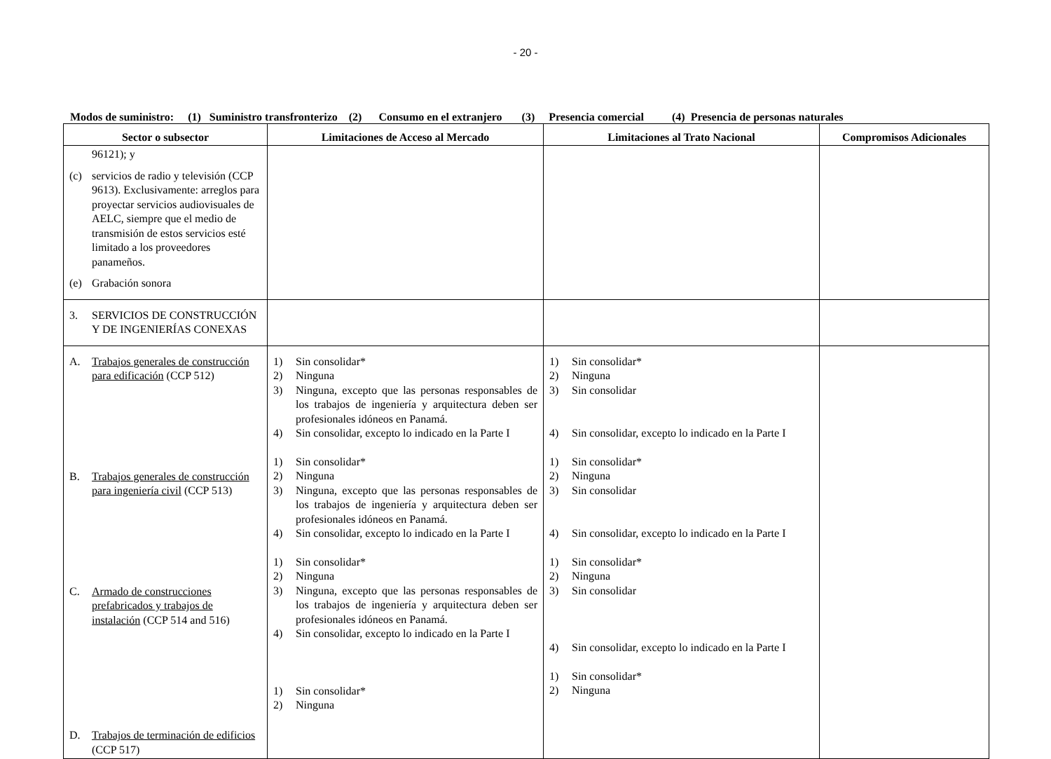- 20 -
Modos de suministro: (1) Suministro transfronterizo (2) Consumo en el extranjero (3) Presencia comercial (4) Presencia de personas naturales
| Sector o subsector | Limitaciones de Acceso al Mercado | Limitaciones al Trato Nacional | Compromisos Adicionales |
| --- | --- | --- | --- |
| 96121); y (c) servicios de radio y televisión (CCP 9613). Exclusivamente: arreglos para proyectar servicios audiovisuales de AELC, siempre que el medio de transmisión de estos servicios esté limitado a los proveedores panameños. (e) Grabación sonora | | | |
| 3. SERVICIOS DE CONSTRUCCIÓN Y DE INGENIERÍAS CONEXAS | | | |
| A. Trabajos generales de construcción para edificación (CCP 512) B. Trabajos generales de construcción para ingeniería civil (CCP 513) C. Armado de construcciones prefabricados y trabajos de instalación (CCP 514 and 516) D. Trabajos de terminación de edificios (CCP 517) | 1) Sin consolidar* 2) Ninguna 3) Ninguna, excepto que las personas responsables de los trabajos de ingeniería y arquitectura deben ser profesionales idóneos en Panamá. 4) Sin consolidar, excepto lo indicado en la Parte I 1) Sin consolidar* 2) Ninguna 3) Ninguna, excepto que las personas responsables de los trabajos de ingeniería y arquitectura deben ser profesionales idóneos en Panamá. 4) Sin consolidar, excepto lo indicado en la Parte I 1) Sin consolidar* 2) Ninguna 3) Ninguna, excepto que las personas responsables de los trabajos de ingeniería y arquitectura deben ser profesionales idóneos en Panamá. 4) Sin consolidar, excepto lo indicado en la Parte I 1) Sin consolidar* 2) Ninguna | 1) Sin consolidar* 2) Ninguna 3) Sin consolidar 4) Sin consolidar, excepto lo indicado en la Parte I 1) Sin consolidar* 2) Ninguna 3) Sin consolidar 4) Sin consolidar, excepto lo indicado en la Parte I 1) Sin consolidar* 2) Ninguna 3) Sin consolidar 4) Sin consolidar, excepto lo indicado en la Parte I 1) Sin consolidar* 2) Ninguna | |